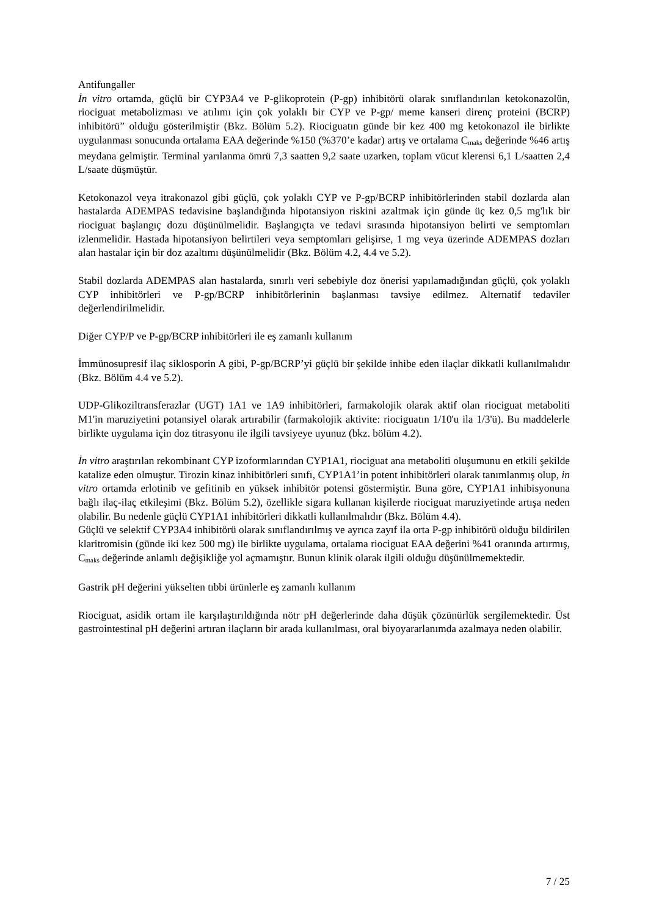Antifungaller
İn vitro ortamda, güçlü bir CYP3A4 ve P-glikoprotein (P-gp) inhibitörü olarak sınıflandırılan ketokonazolün, riociguat metabolizması ve atılımı için çok yolaklı bir CYP ve P-gp/ meme kanseri direnç proteini (BCRP) inhibitörü” olduğu gösterilmiştir (Bkz. Bölüm 5.2). Riociguatın günde bir kez 400 mg ketokonazol ile birlikte uygulanması sonucunda ortalama EAA değerinde %150 (%370’e kadar) artış ve ortalama C<sub>maks</sub> değerinde %46 artış meydana gelmiştir. Terminal yarılanma ömrü 7,3 saatten 9,2 saate uzarken, toplam vücut klerensi 6,1 L/saatten 2,4 L/saate düşmüştür.
Ketokonazol veya itrakonazol gibi güçlü, çok yolaklı CYP ve P-gp/BCRP inhibitörlerinden stabil dozlarda alan hastalarda ADEMPAS tedavisine başlandığında hipotansiyon riskini azaltmak için günde üç kez 0,5 mg'lık bir riociguat başlangıç dozu düşünülmelidir. Başlangıçta ve tedavi sırasında hipotansiyon belirti ve semptomları izlenmelidir. Hastada hipotansiyon belirtileri veya semptomları gelişirse, 1 mg veya üzerinde ADEMPAS dozları alan hastalar için bir doz azaltımı düşünülmelidir (Bkz. Bölüm 4.2, 4.4 ve 5.2).
Stabil dozlarda ADEMPAS alan hastalarda, sınırlı veri sebebiyle doz önerisi yapılamadığından güçlü, çok yolaklı CYP inhibitörleri ve P-gp/BCRP inhibitörlerinin başlanması tavsiye edilmez. Alternatif tedaviler değerlendirilmelidir.
Diğer CYP/P ve P-gp/BCRP inhibitörleri ile eş zamanlı kullanım
İmmünosupresif ilaç siklosporin A gibi, P-gp/BCRP’yi güçlü bir şekilde inhibe eden ilaçlar dikkatli kullanılmalıdır (Bkz. Bölüm 4.4 ve 5.2).
UDP-Glikoziltransferazlar (UGT) 1A1 ve 1A9 inhibitörleri, farmakolojik olarak aktif olan riociguat metaboliti M1'in maruziyetini potansiyel olarak artırabilir (farmakolojik aktivite: riociguatın 1/10'u ila 1/3'ü). Bu maddelerle birlikte uygulama için doz titrasyonu ile ilgili tavsiyeye uyunuz (bkz. bölüm 4.2).
İn vitro araştırılan rekombinant CYP izoformlarından CYP1A1, riociguat ana metaboliti oluşumunu en etkili şekilde katalize eden olmuştur. Tirozin kinaz inhibitörleri sınıfı, CYP1A1’in potent inhibitörleri olarak tanımlanmış olup, in vitro ortamda erlotinib ve gefitinib en yüksek inhibitör potensi göstermiştir. Buna göre, CYP1A1 inhibisyonuna bağlı ilaç-ilaç etkileşimi (Bkz. Bölüm 5.2), özellikle sigara kullanan kişilerde riociguat maruziyetinde artışa neden olabilir. Bu nedenle güçlü CYP1A1 inhibitörleri dikkatli kullanılmalıdır (Bkz. Bölüm 4.4).
Güçlü ve selektif CYP3A4 inhibitörü olarak sınıflandırılmış ve ayrıca zayıf ila orta P-gp inhibitörü olduğu bildirilen klaritromisin (günde iki kez 500 mg) ile birlikte uygulama, ortalama riociguat EAA değerini %41 oranında artırmış, C<sub>maks</sub> değerinde anlamlı değişikliğe yol açmamıştır. Bunun klinik olarak ilgili olduğu düşünülmemektedir.
Gastrik pH değerini yükselten tıbbi ürünlerle eş zamanlı kullanım
Riociguat, asidik ortam ile karşılaştırıldığında nötr pH değerlerinde daha düşük çözünürlük sergilemektedir. Üst gastrointestinal pH değerini artıran ilaçların bir arada kullanılması, oral biyoyararlanımda azalmaya neden olabilir.
7 / 25